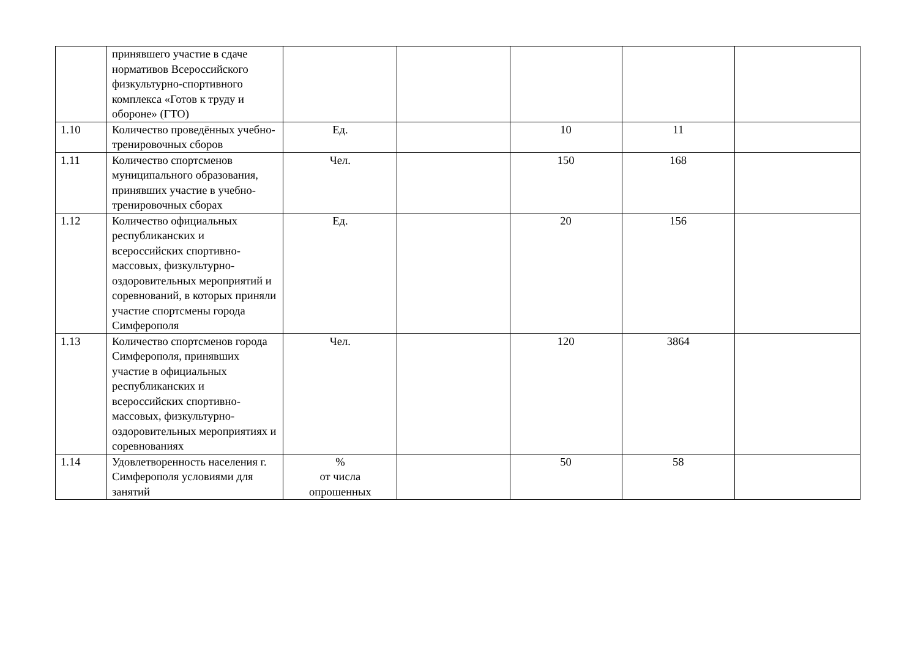| | принявшего участие в сдаче нормативов Всероссийского физкультурно-спортивного комплекса «Готов к труду и обороне» (ГТО) | | | | | |
| 1.10 | Количество проведённых учебно-тренировочных сборов | Ед. | | 10 | 11 | |
| 1.11 | Количество спортсменов муниципального образования, принявших участие в учебно-тренировочных сборах | Чел. | | 150 | 168 | |
| 1.12 | Количество официальных республиканских и всероссийских спортивно-массовых, физкультурно-оздоровительных мероприятий и соревнований, в которых приняли участие спортсмены города Симферополя | Ед. | | 20 | 156 | |
| 1.13 | Количество спортсменов города Симферополя, принявших участие в официальных республиканских и всероссийских спортивно-массовых, физкультурно-оздоровительных мероприятиях и соревнованиях | Чел. | | 120 | 3864 | |
| 1.14 | Удовлетворенность населения г. Симферополя условиями для занятий | % от числа опрошенных | | 50 | 58 | |